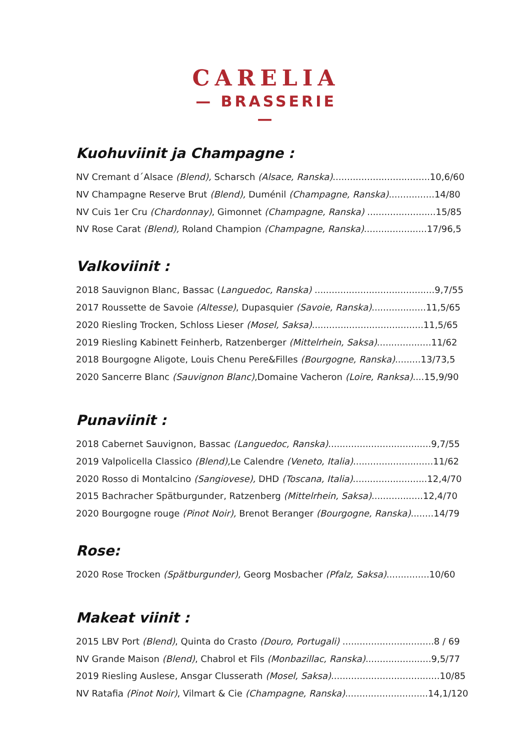CARELIA
— BRASSERIE —
Kuohuviinit ja Champagne :
NV Cremant d´Alsace (Blend), Scharsch (Alsace, Ranska)..................................10,6/60
NV Champagne Reserve Brut (Blend), Duménil (Champagne, Ranska)................14/80
NV Cuis 1er Cru (Chardonnay), Gimonnet (Champagne, Ranska) ........................15/85
NV Rose Carat (Blend), Roland Champion (Champagne, Ranska)......................17/96,5
Valkoviinit :
2018 Sauvignon Blanc, Bassac (Languedoc, Ranska) ..........................................9,7/55
2017 Roussette de Savoie (Altesse), Dupasquier (Savoie, Ranska)...................11,5/65
2020 Riesling Trocken, Schloss Lieser (Mosel, Saksa).......................................11,5/65
2019 Riesling Kabinett Feinherb, Ratzenberger (Mittelrhein, Saksa)...................11/62
2018 Bourgogne Aligote, Louis Chenu Pere&Filles (Bourgogne, Ranska).........13/73,5
2020 Sancerre Blanc (Sauvignon Blanc),Domaine Vacheron (Loire, Ranksa)....15,9/90
Punaviinit :
2018 Cabernet Sauvignon, Bassac (Languedoc, Ranska)....................................9,7/55
2019 Valpolicella Classico (Blend), Le Calendre (Veneto, Italia)............................11/62
2020 Rosso di Montalcino (Sangiovese), DHD (Toscana, Italia)..........................12,4/70
2015 Bachracher Spätburgunder, Ratzenberg (Mittelrhein, Saksa)..................12,4/70
2020 Bourgogne rouge (Pinot Noir), Brenot Beranger (Bourgogne, Ranska)........14/79
Rose:
2020 Rose Trocken (Spätburgunder), Georg Mosbacher (Pfalz, Saksa)...............10/60
Makeat viinit :
2015 LBV Port (Blend), Quinta do Crasto (Douro, Portugali) ................................8 / 69
NV Grande Maison (Blend), Chabrol et Fils (Monbazillac, Ranska).......................9,5/77
2019 Riesling Auslese, Ansgar Clusserath (Mosel, Saksa)......................................10/85
NV Ratafia (Pinot Noir), Vilmart & Cie (Champagne, Ranska).............................14,1/120